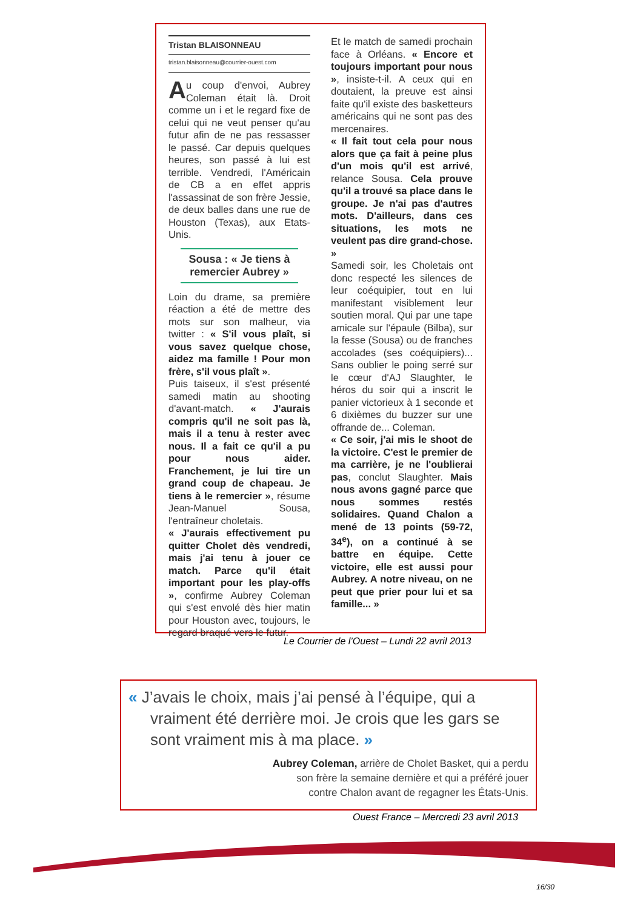Tristan BLAISONNEAU
tristan.blaisonneau@courrier-ouest.com
Au coup d'envoi, Aubrey Coleman était là. Droit comme un i et le regard fixe de celui qui ne veut penser qu'au futur afin de ne pas ressasser le passé. Car depuis quelques heures, son passé à lui est terrible. Vendredi, l'Américain de CB a en effet appris l'assassinat de son frère Jessie, de deux balles dans une rue de Houston (Texas), aux Etats-Unis.
Sousa : « Je tiens à remercier Aubrey »
Loin du drame, sa première réaction a été de mettre des mots sur son malheur, via twitter : « S'il vous plaît, si vous savez quelque chose, aidez ma famille ! Pour mon frère, s'il vous plaît ».
Puis taiseux, il s'est présenté samedi matin au shooting d'avant-match. « J'aurais compris qu'il ne soit pas là, mais il a tenu à rester avec nous. Il a fait ce qu'il a pu pour nous aider. Franchement, je lui tire un grand coup de chapeau. Je tiens à le remercier », résume Jean-Manuel Sousa, l'entraîneur choletais.
« J'aurais effectivement pu quitter Cholet dès vendredi, mais j'ai tenu à jouer ce match. Parce qu'il était important pour les play-offs », confirme Aubrey Coleman qui s'est envolé dès hier matin pour Houston avec, toujours, le regard braqué vers le futur.
Et le match de samedi prochain face à Orléans. « Encore et toujours important pour nous », insiste-t-il. A ceux qui en doutaient, la preuve est ainsi faite qu'il existe des basketteurs américains qui ne sont pas des mercenaires.
« Il fait tout cela pour nous alors que ça fait à peine plus d'un mois qu'il est arrivé, relance Sousa. Cela prouve qu'il a trouvé sa place dans le groupe. Je n'ai pas d'autres mots. D'ailleurs, dans ces situations, les mots ne veulent pas dire grand-chose. »
Samedi soir, les Choletais ont donc respecté les silences de leur coéquipier, tout en lui manifestant visiblement leur soutien moral. Qui par une tape amicale sur l'épaule (Bilba), sur la fesse (Sousa) ou de franches accolades (ses coéquipiers)... Sans oublier le poing serré sur le cœur d'AJ Slaughter, le héros du soir qui a inscrit le panier victorieux à 1 seconde et 6 dixièmes du buzzer sur une offrande de... Coleman.
« Ce soir, j'ai mis le shoot de la victoire. C'est le premier de ma carrière, je ne l'oublierai pas, conclut Slaughter. Mais nous avons gagné parce que nous sommes restés solidaires. Quand Chalon a mené de 13 points (59-72, 34<sup>e</sup>), on a continué à se battre en équipe. Cette victoire, elle est aussi pour Aubrey. A notre niveau, on ne peut que prier pour lui et sa famille... »
Le Courrier de l’Ouest – Lundi 22 avril 2013
« J’avais le choix, mais j’ai pensé à l’équipe, qui a vraiment été derrière moi. Je crois que les gars se sont vraiment mis à ma place. »
Aubrey Coleman, arrière de Cholet Basket, qui a perdu
son frère la semaine dernière et qui a préféré jouer
contre Chalon avant de regagner les États-Unis.
Ouest France – Mercredi 23 avril 2013
16/30